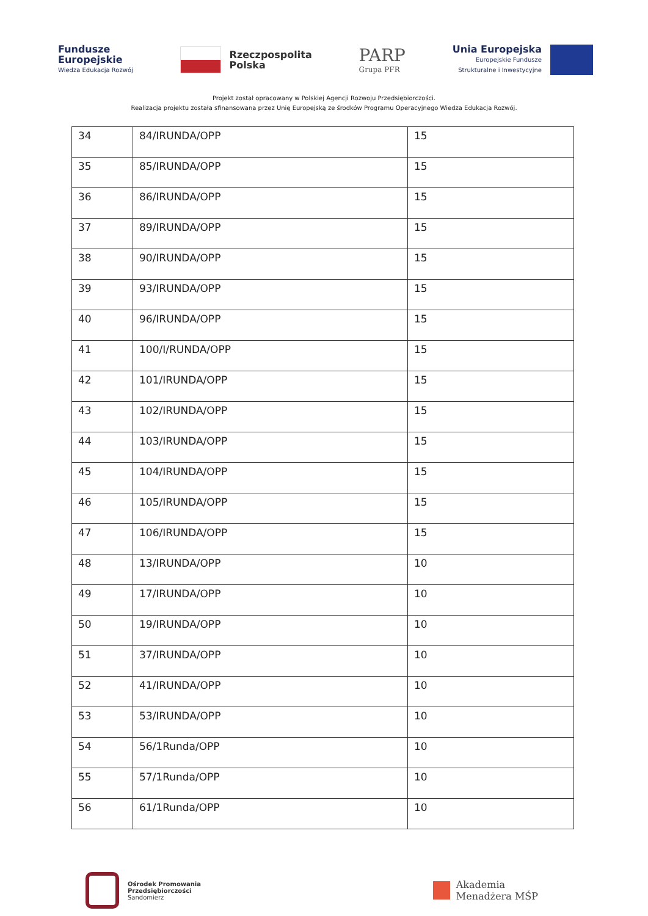Fundusze
Europejskie
Wiedza Edukacja Rozwój
Rzeczpospolita
Polska
PARP
Grupa PFR
Unia Europejska
Europejskie Fundusze
Strukturalne i Inwestycyjne
Projekt został opracowany w Polskiej Agencji Rozwoju Przedsiębiorczości.
Realizacja projektu została sfinansowana przez Unię Europejską ze środków Programu Operacyjnego Wiedza Edukacja Rozwój.
| 34 | 84/IRUNDA/OPP | 15 |
| 35 | 85/IRUNDA/OPP | 15 |
| 36 | 86/IRUNDA/OPP | 15 |
| 37 | 89/IRUNDA/OPP | 15 |
| 38 | 90/IRUNDA/OPP | 15 |
| 39 | 93/IRUNDA/OPP | 15 |
| 40 | 96/IRUNDA/OPP | 15 |
| 41 | 100/I/RUNDA/OPP | 15 |
| 42 | 101/IRUNDA/OPP | 15 |
| 43 | 102/IRUNDA/OPP | 15 |
| 44 | 103/IRUNDA/OPP | 15 |
| 45 | 104/IRUNDA/OPP | 15 |
| 46 | 105/IRUNDA/OPP | 15 |
| 47 | 106/IRUNDA/OPP | 15 |
| 48 | 13/IRUNDA/OPP | 10 |
| 49 | 17/IRUNDA/OPP | 10 |
| 50 | 19/IRUNDA/OPP | 10 |
| 51 | 37/IRUNDA/OPP | 10 |
| 52 | 41/IRUNDA/OPP | 10 |
| 53 | 53/IRUNDA/OPP | 10 |
| 54 | 56/1Runda/OPP | 10 |
| 55 | 57/1Runda/OPP | 10 |
| 56 | 61/1Runda/OPP | 10 |
Ośrodek Promowania
Przedsiębiorczości
Sandomierz
Akademia
Menadżera MŚP